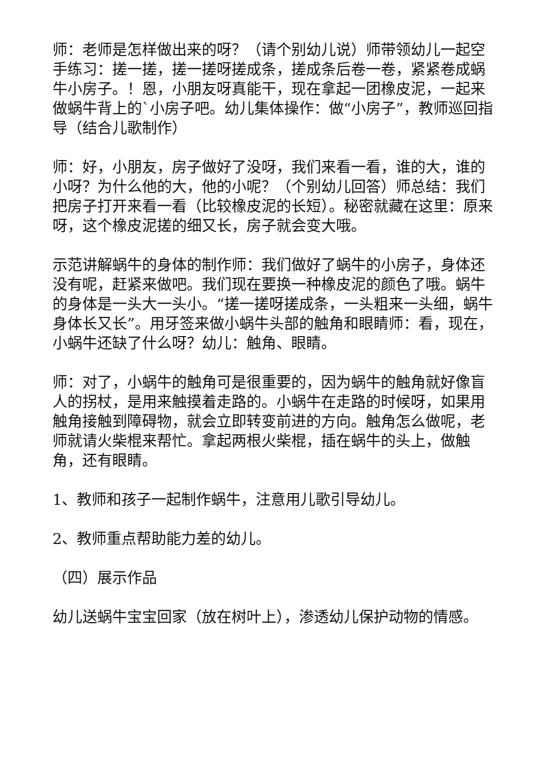师：老师是怎样做出来的呀？（请个别幼儿说）师带领幼儿一起空手练习：搓一搓，搓一搓呀搓成条，搓成条后卷一卷，紧紧卷成蜗牛小房子。！恩，小朋友呀真能干，现在拿起一团橡皮泥，一起来做蜗牛背上的`小房子吧。幼儿集体操作：做“小房子”，教师巡回指导（结合儿歌制作）
师：好，小朋友，房子做好了没呀，我们来看一看，谁的大，谁的小呀？为什么他的大，他的小呢？（个别幼儿回答）师总结：我们把房子打开来看一看（比较橡皮泥的长短）。秘密就藏在这里：原来呀，这个橡皮泥搓的细又长，房子就会变大哦。
示范讲解蜗牛的身体的制作师：我们做好了蜗牛的小房子，身体还没有呢，赶紧来做吧。我们现在要换一种橡皮泥的颜色了哦。蜗牛的身体是一头大一头小。“搓一搓呀搓成条，一头粗来一头细，蜗牛身体长又长”。用牙签来做小蜗牛头部的触角和眼睛师：看，现在，小蜗牛还缺了什么呀？幼儿：触角、眼睛。
师：对了，小蜗牛的触角可是很重要的，因为蜗牛的触角就好像盲人的拐杖，是用来触摸着走路的。小蜗牛在走路的时候呀，如果用触角接触到障碍物，就会立即转变前进的方向。触角怎么做呢，老师就请火柴棍来帮忙。拿起两根火柴棍，插在蜗牛的头上，做触角，还有眼睛。
1、教师和孩子一起制作蜗牛，注意用儿歌引导幼儿。
2、教师重点帮助能力差的幼儿。
（四）展示作品
幼儿送蜗牛宝宝回家（放在树叶上），渗透幼儿保护动物的情感。